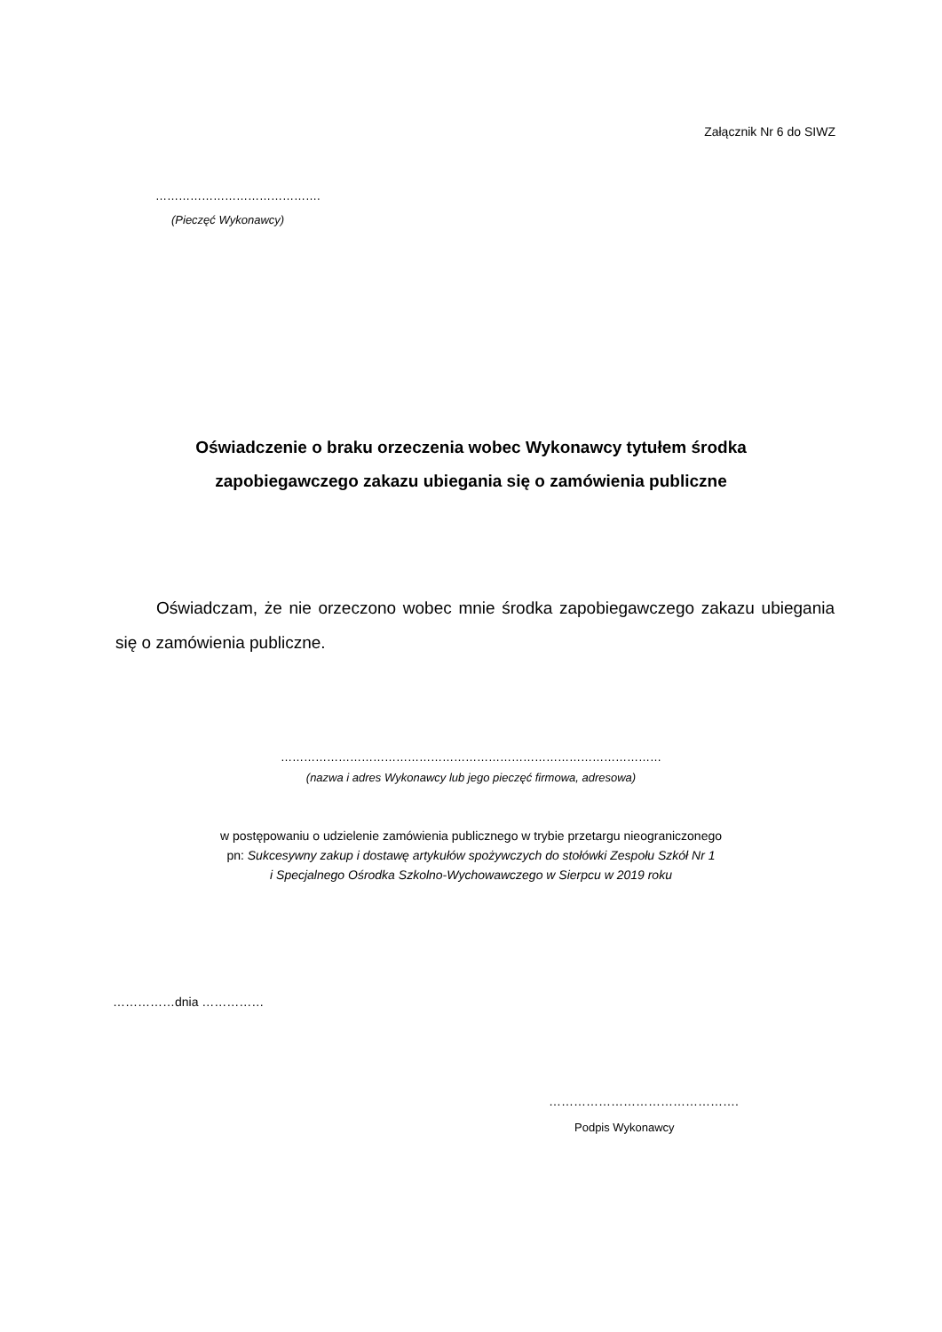Załącznik Nr 6 do SIWZ
…………………………………….
(Pieczęć Wykonawcy)
Oświadczenie o braku orzeczenia wobec Wykonawcy tytułem środka
zapobiegawczego zakazu ubiegania się o zamówienia publiczne
Oświadczam, że nie orzeczono wobec mnie środka zapobiegawczego zakazu ubiegania się o zamówienia publiczne.
………………………………………………………………………………………
(nazwa i adres Wykonawcy lub jego pieczęć firmowa, adresowa)
w postępowaniu o udzielenie zamówienia publicznego w trybie przetargu nieograniczonego
pn: Sukcesywny zakup i dostawę artykułów spożywczych do stołówki Zespołu Szkół Nr 1
i Specjalnego Ośrodka Szkolno-Wychowawczego w Sierpcu w 2019 roku
……………dnia ……………
……………………………………….
Podpis Wykonawcy